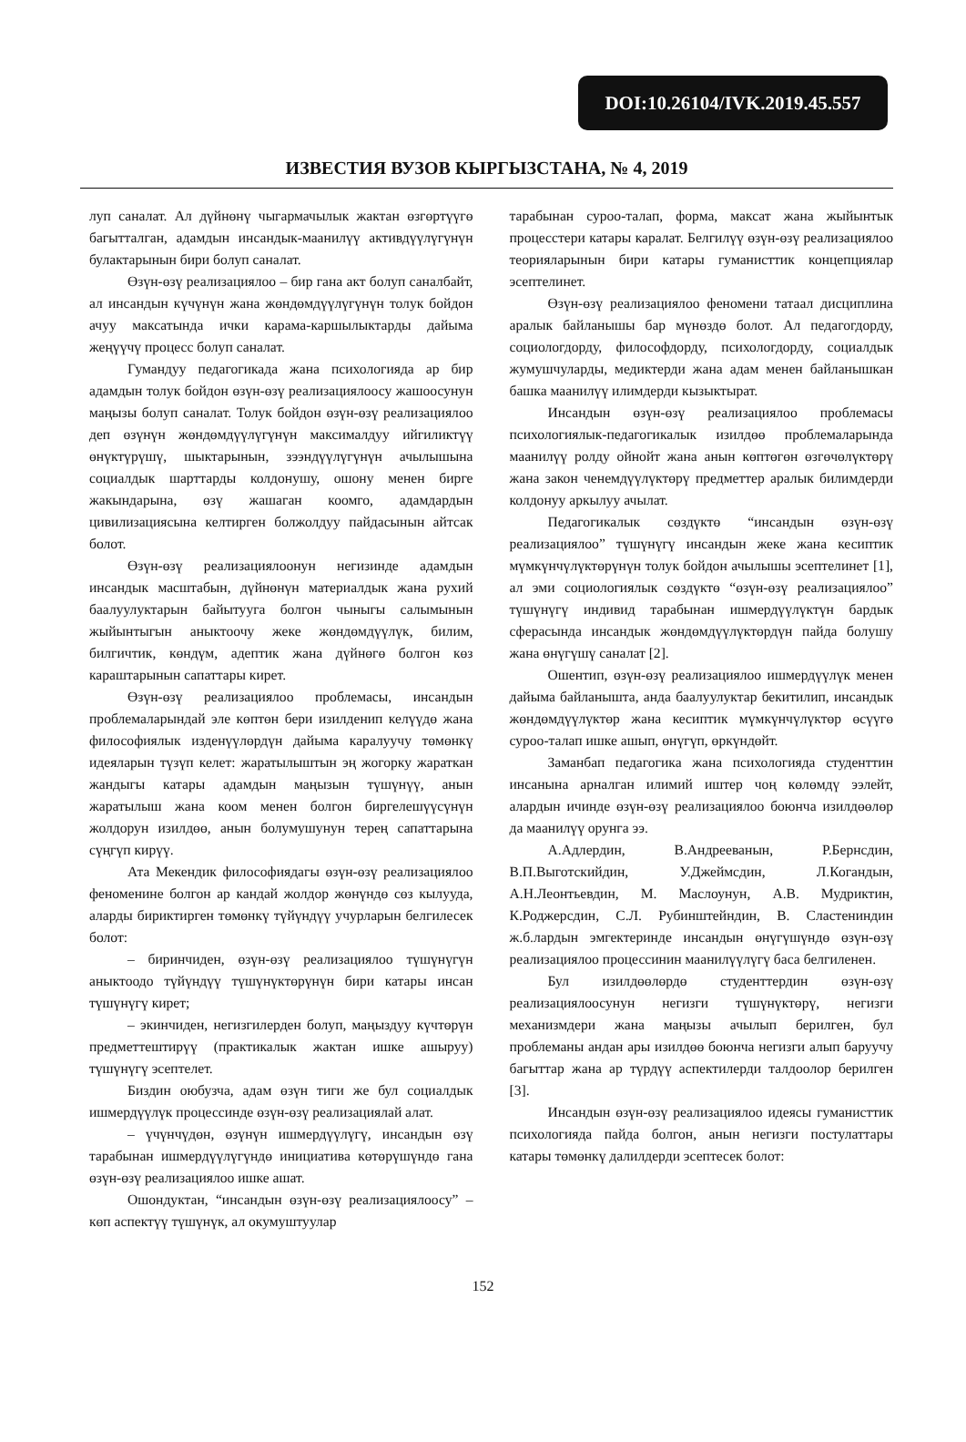DOI:10.26104/IVK.2019.45.557
ИЗВЕСТИЯ ВУЗОВ КЫРГЫЗСТАНА, № 4, 2019
луп саналат. Ал дүйнөнү чыгармачылык жактан өзгөртүүгө багытталган, адамдын инсандык-маанилүү активдүүлүгүнүн булактарынын бири болуп саналат.
Өзүн-өзү реализациялоо – бир гана акт болуп саналбайт, ал инсандын күчүнүн жана жөндөмдүүлүгүнүн толук бойдон ачуу максатында ички карама-каршылыктарды дайыма жеңүүчү процесс болуп саналат.
Гумандуу педагогикада жана психологияда ар бир адамдын толук бойдон өзүн-өзү реализациялоосу жашоосунун маңызы болуп саналат. Толук бойдон өзүн-өзү реализациялоо деп өзүнүн жөндөмдүүлүгүнүн максималдуу ийгиликтүү өнүктүрүшү, шыктарынын, зээндүүлүгүнүн ачылышына социалдык шарттарды колдонушу, ошону менен бирге жакындарына, өзү жашаган коомго, адамдардын цивилизациясына келтирген болжолдуу пайдасынын айтсак болот.
Өзүн-өзү реализациялоонун негизинде адамдын инсандык масштабын, дүйнөнүн материалдык жана рухий баалуулуктарын байытууга болгон чыныгы салымынын жыйынтыгын аныктоочу жеке жөндөмдүүлүк, билим, билгичтик, көндүм, адептик жана дүйнөгө болгон көз караштарынын сапаттары кирет.
Өзүн-өзү реализациялоо проблемасы, инсандын проблемаларындай эле көптөн бери изилденип келүүдө жана философиялык изденүүлөрдүн дайыма каралуучу төмөнкү идеяларын түзүп келет: жаратылыштын эң жогорку жараткан жандыгы катары адамдын маңызын түшүнүү, анын жаратылыш жана коом менен болгон биргелешүүсүнүн жолдорун изилдөө, анын болумушунун терең сапаттарына сүңгүп кирүү.
Ата Мекендик философиядагы өзүн-өзү реализациялоо феноменине болгон ар кандай жолдор жөнүндө сөз кылууда, аларды бириктирген төмөнкү түйүндүү учурларын белгилесек болот:
– биринчиден, өзүн-өзү реализациялоо түшүнүгүн аныктоодо түйүндүү түшүнүктөрүнүн бири катары инсан түшүнүгү кирет;
– экинчиден, негизгилерден болуп, маңыздуу күчтөрүн предметтештирүү (практикалык жактан ишке ашыруу) түшүнүгү эсептелет.
Биздин оюбузча, адам өзүн тиги же бул социалдык ишмердүүлүк процессинде өзүн-өзү реализациялай алат.
– үчүнчүдөн, өзүнүн ишмердүүлүгү, инсандын өзү тарабынан ишмердүүлүгүндө инициатива көтөрүшүндө гана өзүн-өзү реализациялоо ишке ашат.
Ошондуктан, “инсандын өзүн-өзү реализациялоосу” – көп аспектүү түшүнүк, ал окумуштуулар
тарабынан суроо-талап, форма, максат жана жыйынтык процесстери катары каралат. Белгилүү өзүн-өзү реализациялоо теорияларынын бири катары гуманисттик концепциялар эсептелинет.
Өзүн-өзү реализациялоо феномени татаал дисциплина аралык байланышы бар мүнөздө болот. Ал педагогдорду, социологдорду, философдорду, психологдорду, социалдык жумушчуларды, медиктерди жана адам менен байланышкан башка маанилүү илимдерди кызыктырат.
Инсандын өзүн-өзү реализациялоо проблемасы психологиялык-педагогикалык изилдөө проблемаларында маанилүү ролду ойнойт жана анын көптөгөн өзгөчөлүктөрү жана закон ченемдүүлүктөрү предметтер аралык билимдерди колдонуу аркылуу ачылат.
Педагогикалык сөздүктө “инсандын өзүн-өзү реализациялоо” түшүнүгү инсандын жеке жана кесиптик мүмкүнчүлүктөрүнүн толук бойдон ачылышы эсептелинет [1], ал эми социологиялык сөздүктө “өзүн-өзү реализациялоо” түшүнүгү индивид тарабынан ишмердүүлүктүн бардык сферасында инсандык жөндөмдүүлүктөрдүн пайда болушу жана өнүгүшү саналат [2].
Ошентип, өзүн-өзү реализациялоо ишмердүүлүк менен дайыма байланышта, анда баалуулуктар бекитилип, инсандык жөндөмдүүлүктөр жана кесиптик мүмкүнчүлүктөр өсүүгө суроо-талап ишке ашып, өнүгүп, өркүндөйт.
Заманбап педагогика жана психологияда студенттин инсанына арналган илимий иштер чоң көлөмдү ээлейт, алардын ичинде өзүн-өзү реализациялоо боюнча изилдөөлөр да маанилүү орунга ээ.
А.Адлердин, В.Андрееванын, Р.Бернсдин, В.П.Выготскийдин, У.Джеймсдин, Л.Когандын, А.Н.Леонтьевдин, М. Маслоунун, А.В. Мудриктин, К.Роджерсдин, С.Л. Рубинштейндин, В. Сластениндин ж.б.лардын эмгектеринде инсандын өнүгүшүндө өзүн-өзү реализациялоо процессинин маанилүүлүгү баса белгиленен.
Бул изилдөөлөрдө студенттердин өзүн-өзү реализациялоосунун негизги түшүнүктөрү, негизги механизмдери жана маңызы ачылып берилген, бул проблеманы андан ары изилдөө боюнча негизги алып баруучу багыттар жана ар түрдүү аспектилерди талдоолор берилген [3].
Инсандын өзүн-өзү реализациялоо идеясы гуманисттик психологияда пайда болгон, анын негизги постулаттары катары төмөнкү далилдерди эсептесек болот:
152